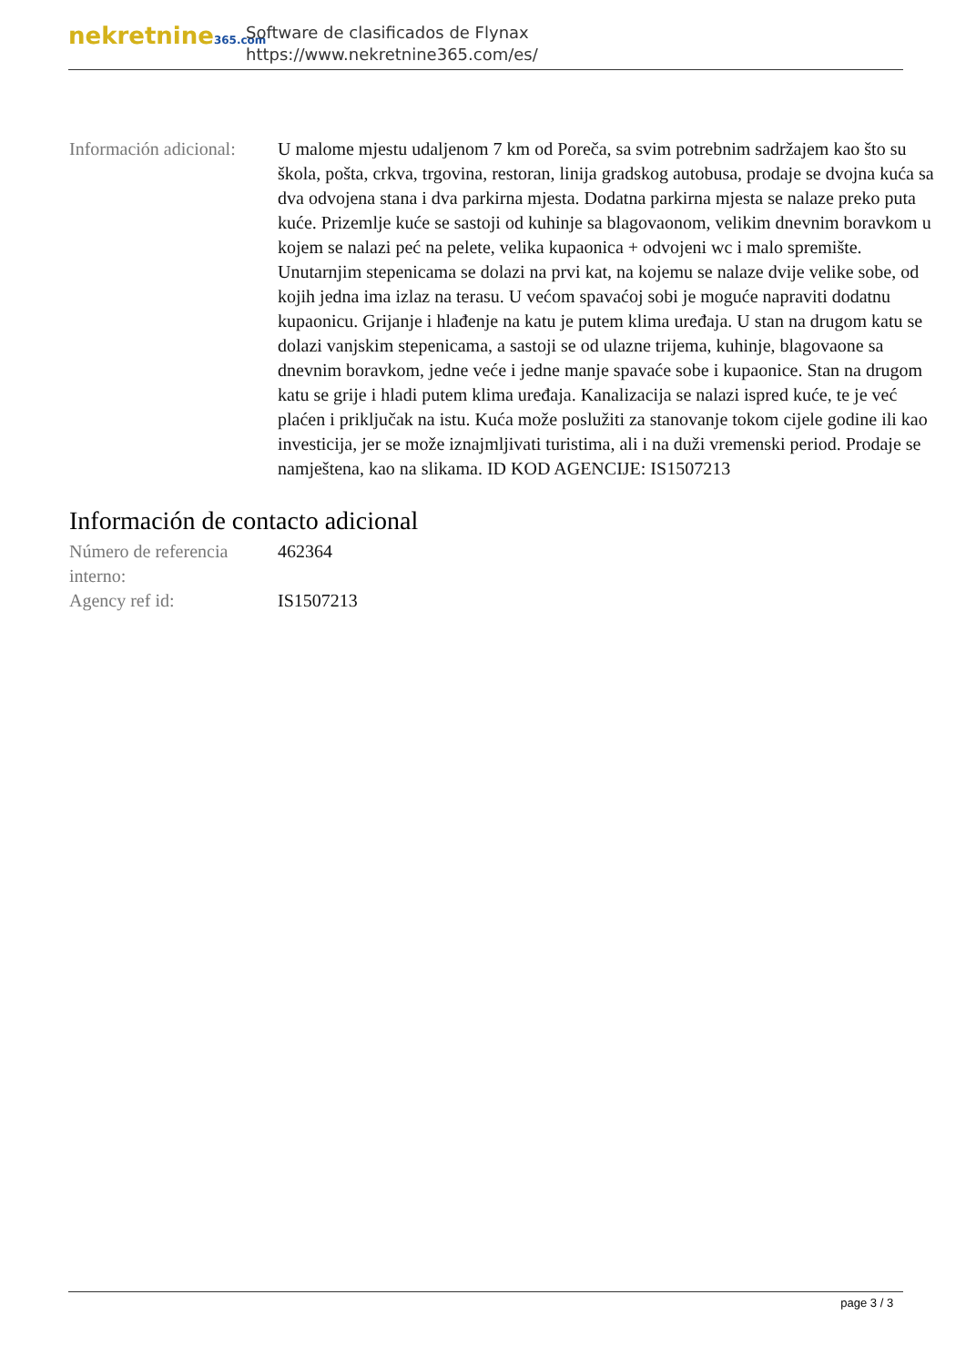nekretnine365.com
Software de clasificados de Flynax
https://www.nekretnine365.com/es/
Información adicional:
U malome mjestu udaljenom 7 km od Poreča, sa svim potrebnim sadržajem kao što su škola, pošta, crkva, trgovina, restoran, linija gradskog autobusa, prodaje se dvojna kuća sa dva odvojena stana i dva parkirna mjesta. Dodatna parkirna mjesta se nalaze preko puta kuće. Prizemlje kuće se sastoji od kuhinje sa blagovaonom, velikim dnevnim boravkom u kojem se nalazi peć na pelete, velika kupaonica + odvojeni wc i malo spremište. Unutarnjim stepenicama se dolazi na prvi kat, na kojemu se nalaze dvije velike sobe, od kojih jedna ima izlaz na terasu. U većom spavaćoj sobi je moguće napraviti dodatnu kupaonicu. Grijanje i hlađenje na katu je putem klima uređaja. U stan na drugom katu se dolazi vanjskim stepenicama, a sastoji se od ulazne trijema, kuhinje, blagovaone sa dnevnim boravkom, jedne veće i jedne manje spavaće sobe i kupaonice. Stan na drugom katu se grije i hladi putem klima uređaja. Kanalizacija se nalazi ispred kuće, te je već plaćen i priključak na istu. Kuća može poslužiti za stanovanje tokom cijele godine ili kao investicija, jer se može iznajmljivati turistima, ali i na duži vremenski period. Prodaje se namještena, kao na slikama. ID KOD AGENCIJE: IS1507213
Información de contacto adicional
Número de referencia interno:
462364
Agency ref id: IS1507213
page 3 / 3